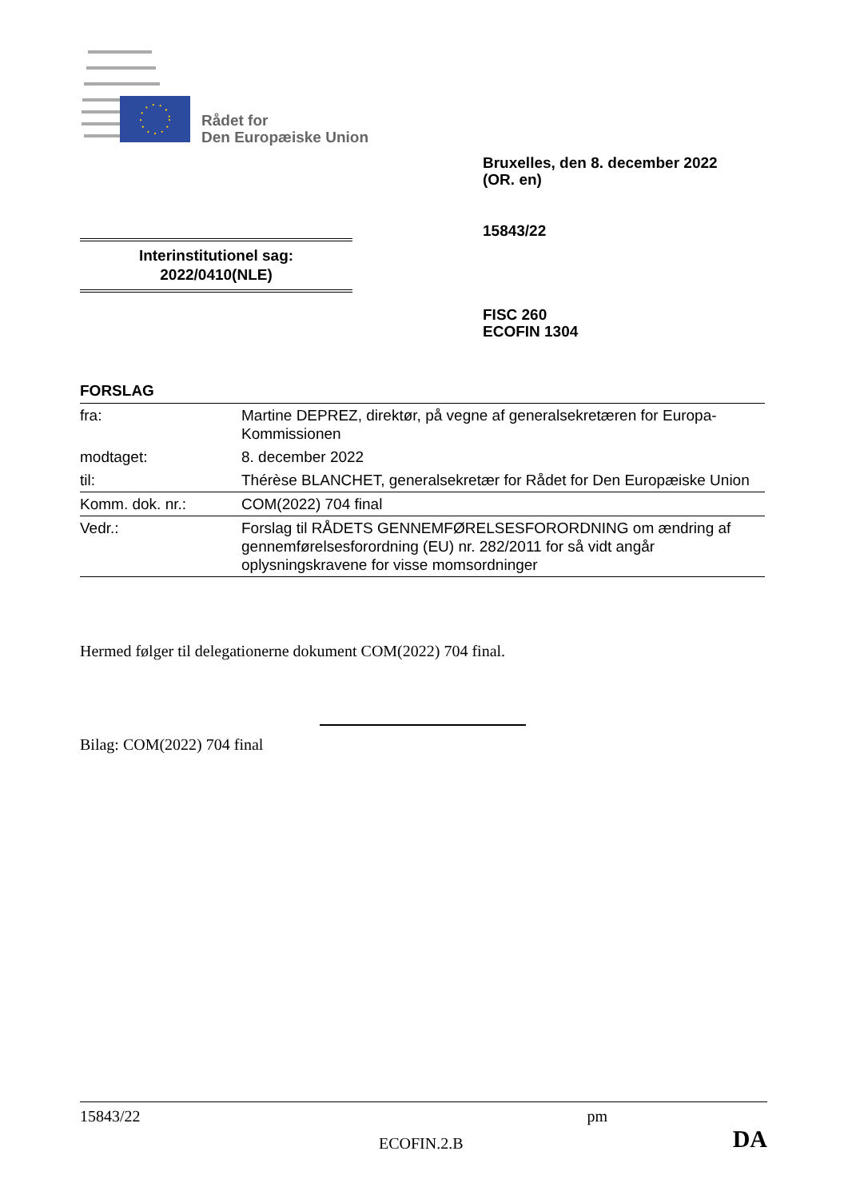Rådet for
Den Europæiske Union
Bruxelles, den 8. december 2022
(OR. en)
15843/22
Interinstitutionel sag:
2022/0410(NLE)
FISC 260
ECOFIN 1304
FORSLAG
| fra: | Martine DEPREZ, direktør, på vegne af generalsekretæren for Europa-Kommissionen |
| modtaget: | 8. december 2022 |
| til: | Thérèse BLANCHET, generalsekretær for Rådet for Den Europæiske Union |
| Komm. dok. nr.: | COM(2022) 704 final |
| Vedr.: | Forslag til RÅDETS GENNEMFØRELSESFORORDNING om ændring af gennemførelsesforordning (EU) nr. 282/2011 for så vidt angår oplysningskravene for visse momsordninger |
Hermed følger til delegationerne dokument COM(2022) 704 final.
Bilag: COM(2022) 704 final
15843/22 pm
ECOFIN.2.B DA